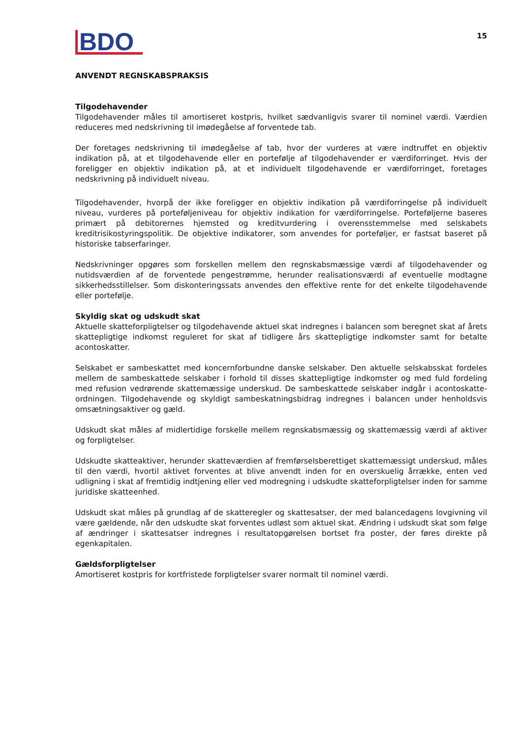BDO
15
ANVENDT REGNSKABSPRAKSIS
Tilgodehavender
Tilgodehavender måles til amortiseret kostpris, hvilket sædvanligvis svarer til nominel værdi. Værdien reduceres med nedskrivning til imødegåelse af forventede tab.
Der foretages nedskrivning til imødegåelse af tab, hvor der vurderes at være indtruffet en objektiv indikation på, at et tilgodehavende eller en portefølje af tilgodehavender er værdiforringet. Hvis der foreligger en objektiv indikation på, at et individuelt tilgodehavende er værdiforringet, foretages nedskrivning på individuelt niveau.
Tilgodehavender, hvorpå der ikke foreligger en objektiv indikation på værdiforringelse på individuelt niveau, vurderes på porteføljeniveau for objektiv indikation for værdiforringelse. Porteføljerne baseres primært på debitorernes hjemsted og kreditvurdering i overensstemmelse med selskabets kreditrisikostyringspolitik. De objektive indikatorer, som anvendes for porteføljer, er fastsat baseret på historiske tabserfaringer.
Nedskrivninger opgøres som forskellen mellem den regnskabsmæssige værdi af tilgodehavender og nutidsværdien af de forventede pengestrømme, herunder realisationsværdi af eventuelle modtagne sikkerhedsstillelser. Som diskonteringssats anvendes den effektive rente for det enkelte tilgodehavende eller portefølje.
Skyldig skat og udskudt skat
Aktuelle skatteforpligtelser og tilgodehavende aktuel skat indregnes i balancen som beregnet skat af årets skattepligtige indkomst reguleret for skat af tidligere års skattepligtige indkomster samt for betalte acontoskatter.
Selskabet er sambeskattet med koncernforbundne danske selskaber. Den aktuelle selskabsskat fordeles mellem de sambeskattede selskaber i forhold til disses skattepligtige indkomster og med fuld fordeling med refusion vedrørende skattemæssige underskud. De sambeskattede selskaber indgår i acontoskatte-ordningen. Tilgodehavende og skyldigt sambeskatningsbidrag indregnes i balancen under henholdsvis omsætningsaktiver og gæld.
Udskudt skat måles af midlertidige forskelle mellem regnskabsmæssig og skattemæssig værdi af aktiver og forpligtelser.
Udskudte skatteaktiver, herunder skatteværdien af fremførselsberettiget skattemæssigt underskud, måles til den værdi, hvortil aktivet forventes at blive anvendt inden for en overskuelig årrække, enten ved udligning i skat af fremtidig indtjening eller ved modregning i udskudte skatteforpligtelser inden for samme juridiske skatteenhed.
Udskudt skat måles på grundlag af de skatteregler og skattesatser, der med balancedagens lovgivning vil være gældende, når den udskudte skat forventes udløst som aktuel skat. Ændring i udskudt skat som følge af ændringer i skattesatser indregnes i resultatopgørelsen bortset fra poster, der føres direkte på egenkapitalen.
Gældsforpligtelser
Amortiseret kostpris for kortfristede forpligtelser svarer normalt til nominel værdi.